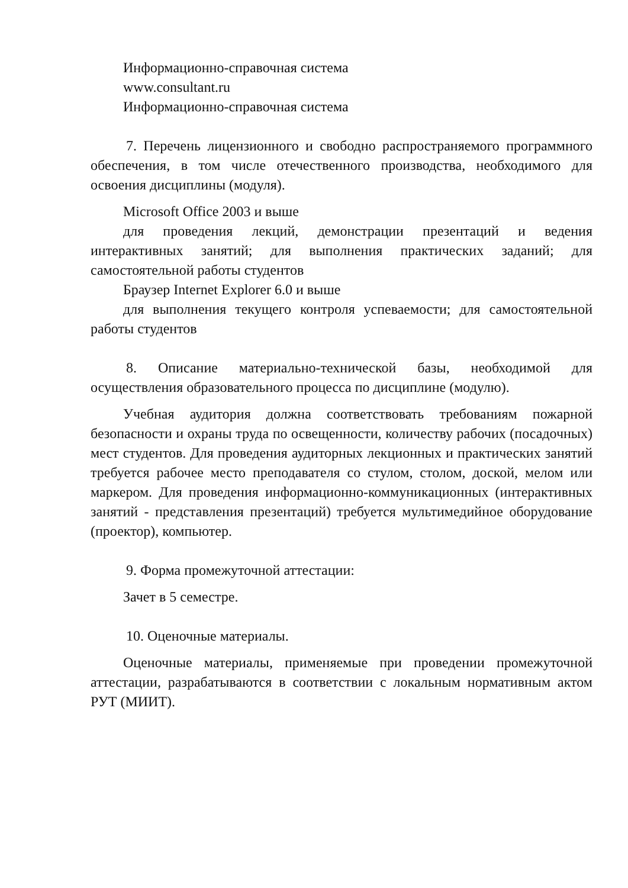Информационно-справочная система
www.consultant.ru
Информационно-справочная система
7. Перечень лицензионного и свободно распространяемого программного обеспечения, в том числе отечественного производства, необходимого для освоения дисциплины (модуля).
Microsoft Office 2003 и выше
для проведения лекций, демонстрации презентаций и ведения интерактивных занятий; для выполнения практических заданий; для самостоятельной работы студентов
Браузер Internet Explorer 6.0 и выше
для выполнения текущего контроля успеваемости; для самостоятельной работы студентов
8. Описание материально-технической базы, необходимой для осуществления образовательного процесса по дисциплине (модулю).
Учебная аудитория должна соответствовать требованиям пожарной безопасности и охраны труда по освещенности, количеству рабочих (посадочных) мест студентов. Для проведения аудиторных лекционных и практических занятий требуется рабочее место преподавателя со стулом, столом, доской, мелом или маркером. Для проведения информационно-коммуникационных (интерактивных занятий - представления презентаций) требуется мультимедийное оборудование (проектор), компьютер.
9. Форма промежуточной аттестации:
Зачет в 5 семестре.
10. Оценочные материалы.
Оценочные материалы, применяемые при проведении промежуточной аттестации, разрабатываются в соответствии с локальным нормативным актом РУТ (МИИТ).